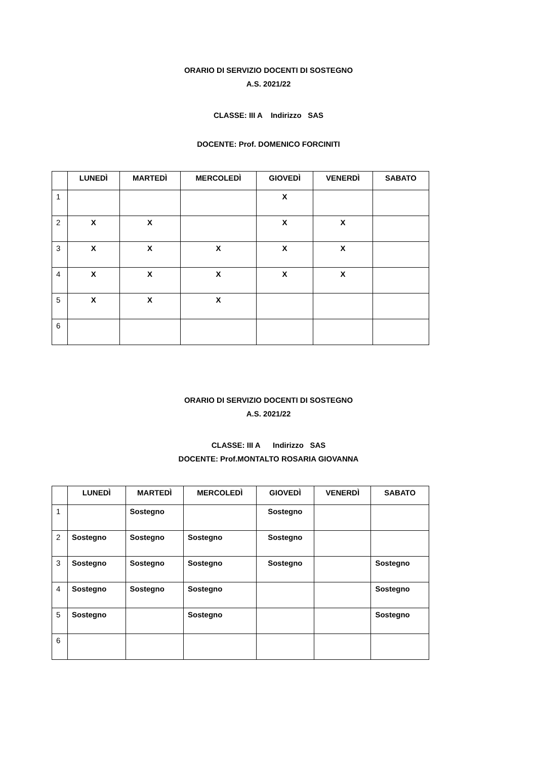ORARIO DI SERVIZIO DOCENTI DI SOSTEGNO
A.S. 2021/22
CLASSE: III A Indirizzo SAS
DOCENTE: Prof. DOMENICO FORCINITI
| | LUNEDÌ | MARTEDÌ | MERCOLEDÌ | GIOVEDÌ | VENERDÌ | SABATO |
| --- | --- | --- | --- | --- | --- | --- |
| 1 | | | | X | | |
| 2 | X | X | | X | X | |
| 3 | X | X | X | X | X | |
| 4 | X | X | X | X | X | |
| 5 | X | X | X | | | |
| 6 | | | | | | |
ORARIO DI SERVIZIO DOCENTI DI SOSTEGNO
A.S. 2021/22
CLASSE: III A Indirizzo SAS
DOCENTE: Prof.MONTALTO ROSARIA GIOVANNA
| | LUNEDÌ | MARTEDÌ | MERCOLEDÌ | GIOVEDÌ | VENERDÌ | SABATO |
| --- | --- | --- | --- | --- | --- | --- |
| 1 | | Sostegno | | Sostegno | | |
| 2 | Sostegno | Sostegno | Sostegno | Sostegno | | |
| 3 | Sostegno | Sostegno | Sostegno | Sostegno | | Sostegno |
| 4 | Sostegno | Sostegno | Sostegno | | | Sostegno |
| 5 | Sostegno | | Sostegno | | | Sostegno |
| 6 | | | | | | |